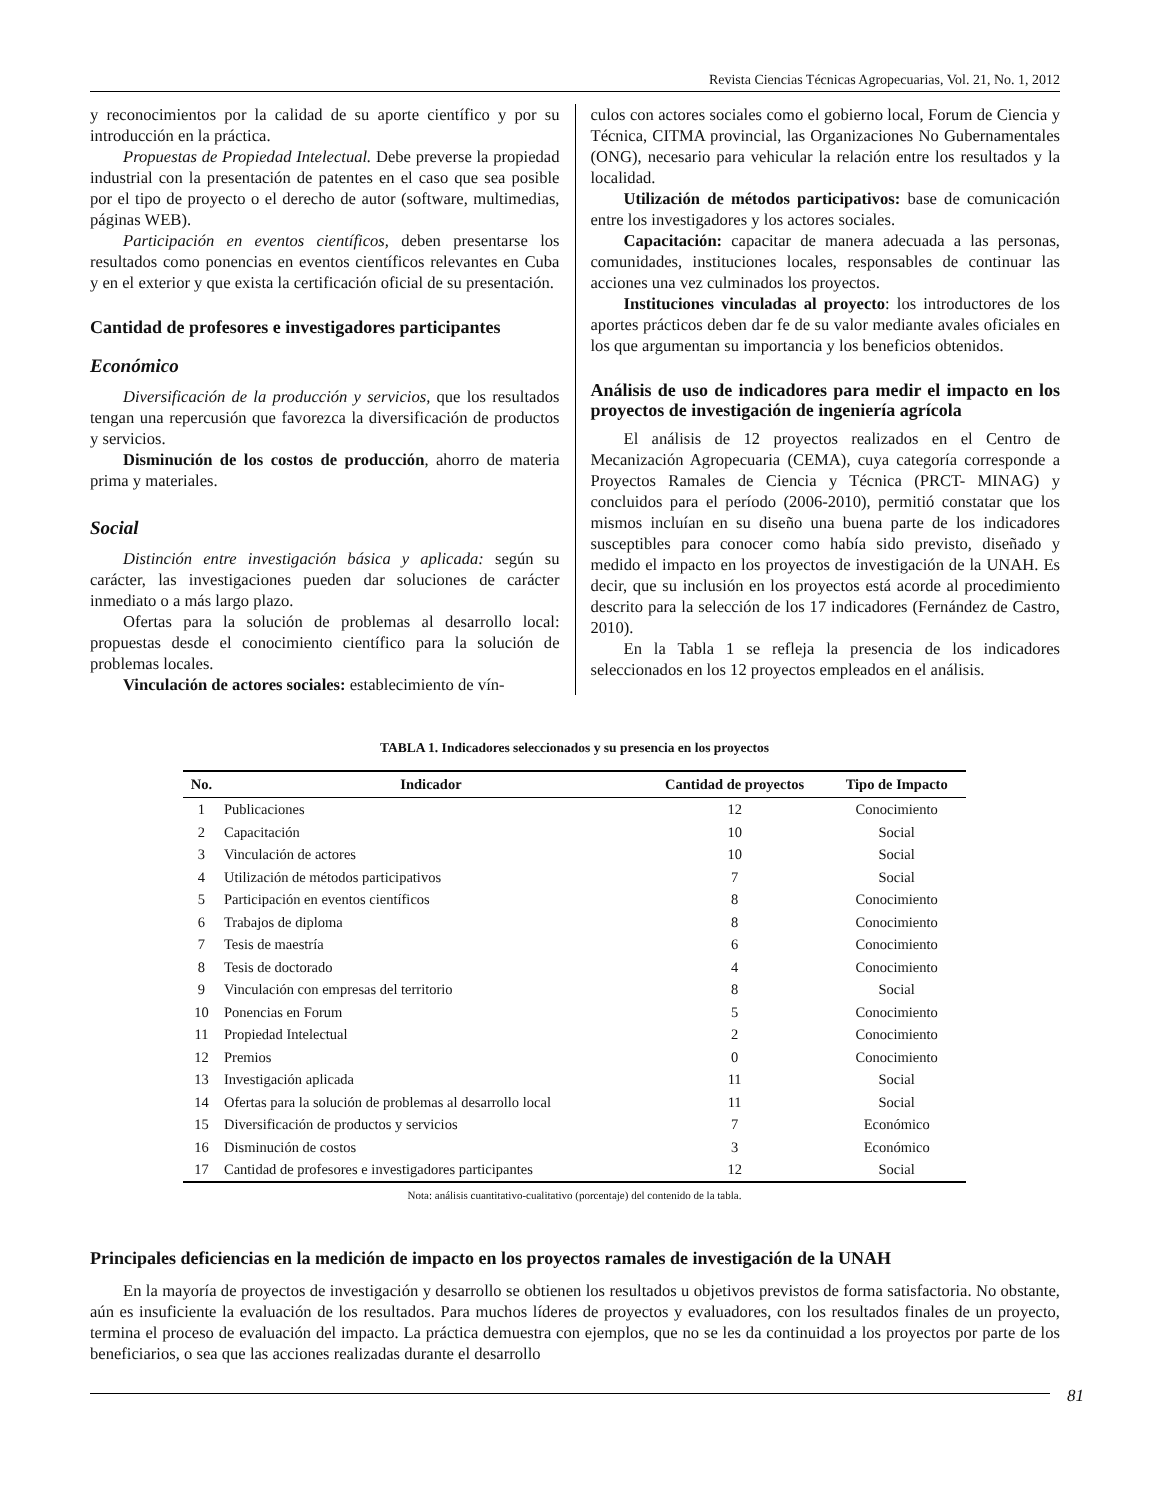Revista Ciencias Técnicas Agropecuarias, Vol. 21, No. 1, 2012
y reconocimientos por la calidad de su aporte científico y por su introducción en la práctica.
Propuestas de Propiedad Intelectual. Debe preverse la propiedad industrial con la presentación de patentes en el caso que sea posible por el tipo de proyecto o el derecho de autor (software, multimedias, páginas WEB).
Participación en eventos científicos, deben presentarse los resultados como ponencias en eventos científicos relevantes en Cuba y en el exterior y que exista la certificación oficial de su presentación.
Cantidad de profesores e investigadores participantes
Económico
Diversificación de la producción y servicios, que los resultados tengan una repercusión que favorezca la diversificación de productos y servicios.
Disminución de los costos de producción, ahorro de materia prima y materiales.
Social
Distinción entre investigación básica y aplicada: según su carácter, las investigaciones pueden dar soluciones de carácter inmediato o a más largo plazo.
Ofertas para la solución de problemas al desarrollo local: propuestas desde el conocimiento científico para la solución de problemas locales.
Vinculación de actores sociales: establecimiento de vín-
culos con actores sociales como el gobierno local, Forum de Ciencia y Técnica, CITMA provincial, las Organizaciones No Gubernamentales (ONG), necesario para vehicular la relación entre los resultados y la localidad.
Utilización de métodos participativos: base de comunicación entre los investigadores y los actores sociales.
Capacitación: capacitar de manera adecuada a las personas, comunidades, instituciones locales, responsables de continuar las acciones una vez culminados los proyectos.
Instituciones vinculadas al proyecto: los introductores de los aportes prácticos deben dar fe de su valor mediante avales oficiales en los que argumentan su importancia y los beneficios obtenidos.
Análisis de uso de indicadores para medir el impacto en los proyectos de investigación de ingeniería agrícola
El análisis de 12 proyectos realizados en el Centro de Mecanización Agropecuaria (CEMA), cuya categoría corresponde a Proyectos Ramales de Ciencia y Técnica (PRCT- MINAG) y concluidos para el período (2006-2010), permitió constatar que los mismos incluían en su diseño una buena parte de los indicadores susceptibles para conocer como había sido previsto, diseñado y medido el impacto en los proyectos de investigación de la UNAH. Es decir, que su inclusión en los proyectos está acorde al procedimiento descrito para la selección de los 17 indicadores (Fernández de Castro, 2010).
En la Tabla 1 se refleja la presencia de los indicadores seleccionados en los 12 proyectos empleados en el análisis.
TABLA 1. Indicadores seleccionados y su presencia en los proyectos
| No. | Indicador | Cantidad de proyectos | Tipo de Impacto |
| --- | --- | --- | --- |
| 1 | Publicaciones | 12 | Conocimiento |
| 2 | Capacitación | 10 | Social |
| 3 | Vinculación de actores | 10 | Social |
| 4 | Utilización de métodos participativos | 7 | Social |
| 5 | Participación en eventos científicos | 8 | Conocimiento |
| 6 | Trabajos de diploma | 8 | Conocimiento |
| 7 | Tesis de maestría | 6 | Conocimiento |
| 8 | Tesis de doctorado | 4 | Conocimiento |
| 9 | Vinculación con empresas del territorio | 8 | Social |
| 10 | Ponencias en Forum | 5 | Conocimiento |
| 11 | Propiedad Intelectual | 2 | Conocimiento |
| 12 | Premios | 0 | Conocimiento |
| 13 | Investigación aplicada | 11 | Social |
| 14 | Ofertas para la solución de problemas al desarrollo local | 11 | Social |
| 15 | Diversificación de productos y servicios | 7 | Económico |
| 16 | Disminución de costos | 3 | Económico |
| 17 | Cantidad de profesores e investigadores participantes | 12 | Social |
Nota: análisis cuantitativo-cualitativo (porcentaje) del contenido de la tabla.
Principales deficiencias en la medición de impacto en los proyectos ramales de investigación de la UNAH
En la mayoría de proyectos de investigación y desarrollo se obtienen los resultados u objetivos previstos de forma satisfactoria. No obstante, aún es insuficiente la evaluación de los resultados. Para muchos líderes de proyectos y evaluadores, con los resultados finales de un proyecto, termina el proceso de evaluación del impacto. La práctica demuestra con ejemplos, que no se les da continuidad a los proyectos por parte de los beneficiarios, o sea que las acciones realizadas durante el desarrollo
81